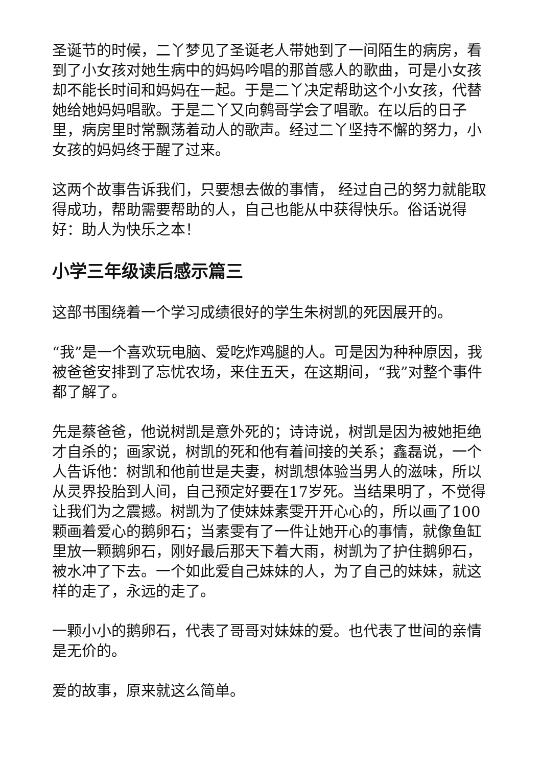圣诞节的时候，二丫梦见了圣诞老人带她到了一间陌生的病房，看到了小女孩对她生病中的妈妈吟唱的那首感人的歌曲，可是小女孩却不能长时间和妈妈在一起。于是二丫决定帮助这个小女孩，代替她给她妈妈唱歌。于是二丫又向鹩哥学会了唱歌。在以后的日子里，病房里时常飘荡着动人的歌声。经过二丫坚持不懈的努力，小女孩的妈妈终于醒了过来。
这两个故事告诉我们，只要想去做的事情， 经过自己的努力就能取得成功，帮助需要帮助的人，自己也能从中获得快乐。俗话说得好：助人为快乐之本！
小学三年级读后感示篇三
这部书围绕着一个学习成绩很好的学生朱树凯的死因展开的。
“我”是一个喜欢玩电脑、爱吃炸鸡腿的人。可是因为种种原因，我被爸爸安排到了忘忧农场，来住五天，在这期间，“我”对整个事件都了解了。
先是蔡爸爸，他说树凯是意外死的；诗诗说，树凯是因为被她拒绝才自杀的；画家说，树凯的死和他有着间接的关系；鑫磊说，一个人告诉他：树凯和他前世是夫妻，树凯想体验当男人的滋味，所以从灵界投胎到人间，自己预定好要在17岁死。当结果明了，不觉得让我们为之震撼。树凯为了使妹妹素雯开开心心的，所以画了100颗画着爱心的鹅卵石；当素雯有了一件让她开心的事情，就像鱼缸里放一颗鹅卵石，刚好最后那天下着大雨，树凯为了护住鹅卵石，被水冲了下去。一个如此爱自己妹妹的人，为了自己的妹妹，就这样的走了，永远的走了。
一颗小小的鹅卵石，代表了哥哥对妹妹的爱。也代表了世间的亲情是无价的。
爱的故事，原来就这么简单。